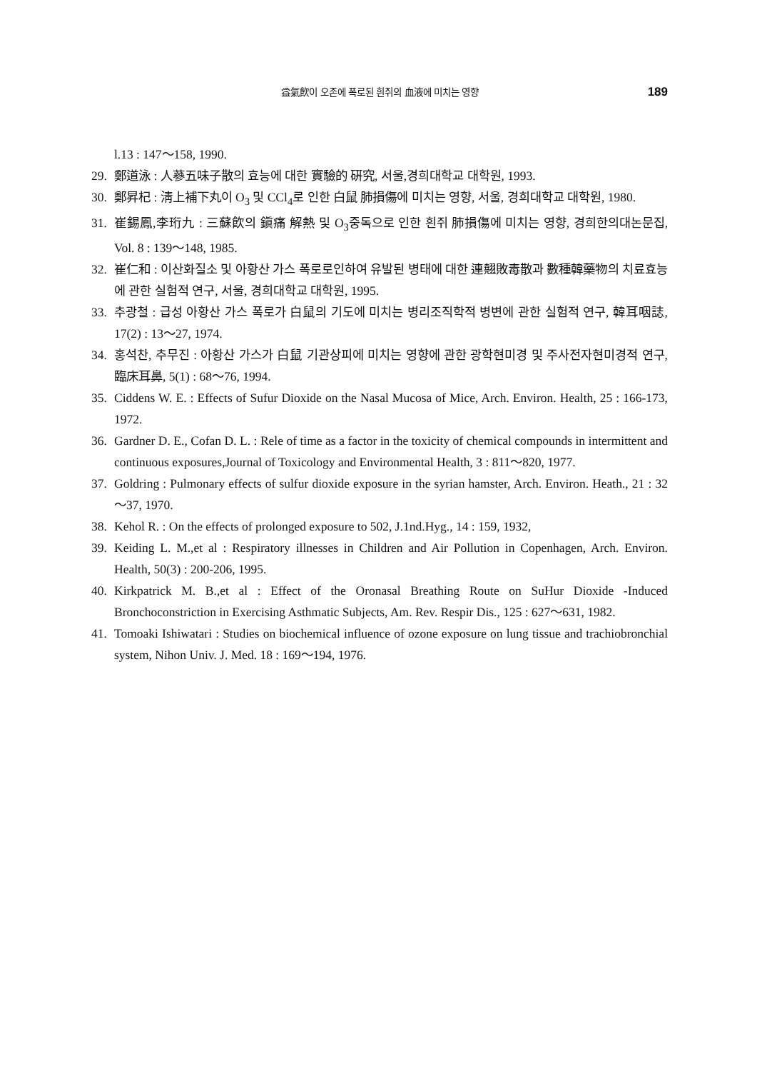益氣飮이 오존에 폭로된 흰쥐의 血液에 미치는 영향 189
l.13 : 147～158, 1990.
29. 鄭道泳 : 人蔘五味子散의 효능에 대한 實驗的 硏究, 서울,경희대학교 대학원, 1993.
30. 鄭昇杞 : 淸上補下丸이 O<sub>3</sub> 및 CCl<sub>4</sub>로 인한 白鼠 肺損傷에 미치는 영향, 서울, 경희대학교 대학원, 1980.
31. 崔錫鳳,李珩九 : 三蘇飮의 鎭痛 解熱 및 O<sub>3</sub>중독으로 인한 흰쥐 肺損傷에 미치는 영향, 경희한의대논문집, Vol. 8 : 139～148, 1985.
32. 崔仁和 : 이산화질소 및 아황산 가스 폭로로인하여 유발된 병태에 대한 連翹敗毒散과 數種韓藥物의 치료효능에 관한 실험적 연구, 서울, 경희대학교 대학원, 1995.
33. 추광철 : 급성 아황산 가스 폭로가 白鼠의 기도에 미치는 병리조직학적 병변에 관한 실험적 연구, 韓耳咽誌, 17(2) : 13～27, 1974.
34. 홍석찬, 추무진 : 아황산 가스가 白鼠 기관상피에 미치는 영향에 관한 광학현미경 및 주사전자현미경적 연구, 臨床耳鼻, 5(1) : 68～76, 1994.
35. Ciddens W. E. : Effects of Sufur Dioxide on the Nasal Mucosa of Mice, Arch. Environ. Health, 25 : 166-173, 1972.
36. Gardner D. E., Cofan D. L. : Rele of time as a factor in the toxicity of chemical compounds in intermittent and continuous exposures,Journal of Toxicology and Environmental Health, 3 : 811～820, 1977.
37. Goldring : Pulmonary effects of sulfur dioxide exposure in the syrian hamster, Arch. Environ. Heath., 21 : 32～37, 1970.
38. Kehol R. : On the effects of prolonged exposure to 502, J.1nd.Hyg., 14 : 159, 1932,
39. Keiding L. M.,et al : Respiratory illnesses in Children and Air Pollution in Copenhagen, Arch. Environ. Health, 50(3) : 200-206, 1995.
40. Kirkpatrick M. B.,et al : Effect of the Oronasal Breathing Route on SuHur Dioxide -Induced Bronchoconstriction in Exercising Asthmatic Subjects, Am. Rev. Respir Dis., 125 : 627～631, 1982.
41. Tomoaki Ishiwatari : Studies on biochemical influence of ozone exposure on lung tissue and trachiobronchial system, Nihon Univ. J. Med. 18 : 169～194, 1976.